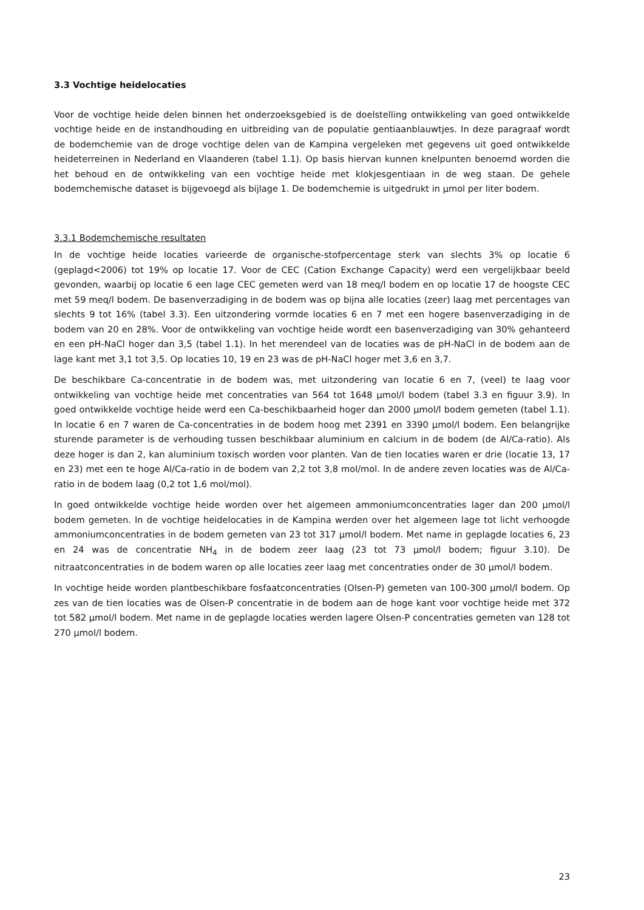3.3 Vochtige heidelocaties
Voor de vochtige heide delen binnen het onderzoeksgebied is de doelstelling ontwikkeling van goed ontwikkelde vochtige heide en de instandhouding en uitbreiding van de populatie gentiaanblauwtjes. In deze paragraaf wordt de bodemchemie van de droge vochtige delen van de Kampina vergeleken met gegevens uit goed ontwikkelde heideterreinen in Nederland en Vlaanderen (tabel 1.1). Op basis hiervan kunnen knelpunten benoemd worden die het behoud en de ontwikkeling van een vochtige heide met klokjesgentiaan in de weg staan. De gehele bodemchemische dataset is bijgevoegd als bijlage 1. De bodemchemie is uitgedrukt in µmol per liter bodem.
3.3.1 Bodemchemische resultaten
In de vochtige heide locaties varieerde de organische-stofpercentage sterk van slechts 3% op locatie 6 (geplagd<2006) tot 19% op locatie 17. Voor de CEC (Cation Exchange Capacity) werd een vergelijkbaar beeld gevonden, waarbij op locatie 6 een lage CEC gemeten werd van 18 meq/l bodem en op locatie 17 de hoogste CEC met 59 meq/l bodem. De basenverzadiging in de bodem was op bijna alle locaties (zeer) laag met percentages van slechts 9 tot 16% (tabel 3.3). Een uitzondering vormde locaties 6 en 7 met een hogere basenverzadiging in de bodem van 20 en 28%. Voor de ontwikkeling van vochtige heide wordt een basenverzadiging van 30% gehanteerd en een pH-NaCl hoger dan 3,5 (tabel 1.1). In het merendeel van de locaties was de pH-NaCl in de bodem aan de lage kant met 3,1 tot 3,5. Op locaties 10, 19 en 23 was de pH-NaCl hoger met 3,6 en 3,7.
De beschikbare Ca-concentratie in de bodem was, met uitzondering van locatie 6 en 7, (veel) te laag voor ontwikkeling van vochtige heide met concentraties van 564 tot 1648 µmol/l bodem (tabel 3.3 en figuur 3.9). In goed ontwikkelde vochtige heide werd een Ca-beschikbaarheid hoger dan 2000 µmol/l bodem gemeten (tabel 1.1). In locatie 6 en 7 waren de Ca-concentraties in de bodem hoog met 2391 en 3390 µmol/l bodem. Een belangrijke sturende parameter is de verhouding tussen beschikbaar aluminium en calcium in de bodem (de Al/Ca-ratio). Als deze hoger is dan 2, kan aluminium toxisch worden voor planten. Van de tien locaties waren er drie (locatie 13, 17 en 23) met een te hoge Al/Ca-ratio in de bodem van 2,2 tot 3,8 mol/mol. In de andere zeven locaties was de Al/Ca-ratio in de bodem laag (0,2 tot 1,6 mol/mol).
In goed ontwikkelde vochtige heide worden over het algemeen ammoniumconcentraties lager dan 200 µmol/l bodem gemeten. In de vochtige heidelocaties in de Kampina werden over het algemeen lage tot licht verhoogde ammoniumconcentraties in de bodem gemeten van 23 tot 317 µmol/l bodem. Met name in geplagde locaties 6, 23 en 24 was de concentratie NH<sub>4</sub> in de bodem zeer laag (23 tot 73 µmol/l bodem; figuur 3.10). De nitraatconcentraties in de bodem waren op alle locaties zeer laag met concentraties onder de 30 µmol/l bodem.
In vochtige heide worden plantbeschikbare fosfaatconcentraties (Olsen-P) gemeten van 100-300 µmol/l bodem. Op zes van de tien locaties was de Olsen-P concentratie in de bodem aan de hoge kant voor vochtige heide met 372 tot 582 µmol/l bodem. Met name in de geplagde locaties werden lagere Olsen-P concentraties gemeten van 128 tot 270 µmol/l bodem.
23